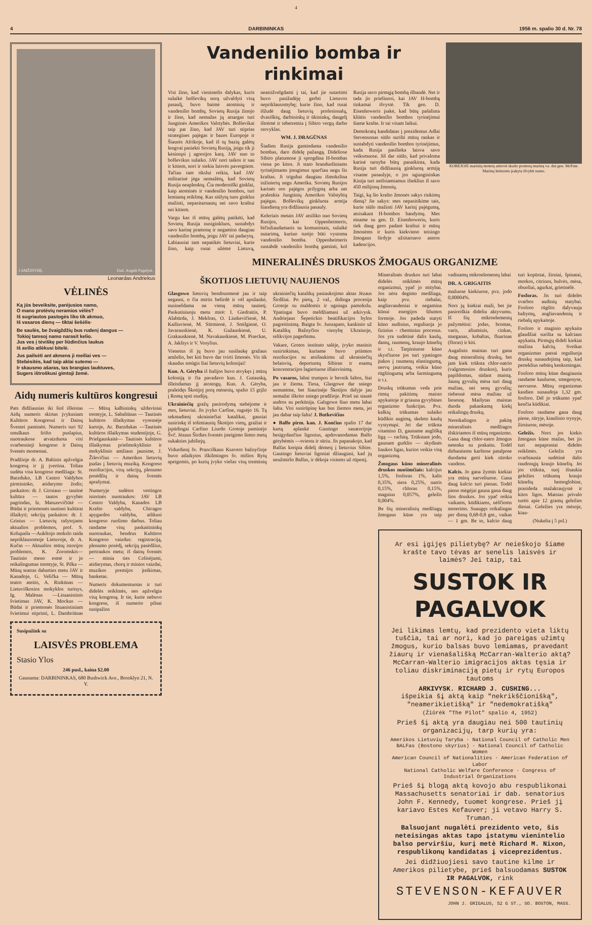4
4 DARBININKAS 1956 m. spalio 30 d. Nr. 78
I AMŽINYBĘ. Dail. Angelė Pagelytė.
Leonardas Andriekus
VĖLINĖS
Ką jūs beveiksite, parėjusios namo,
O mano protėvių neramios vėlės?
Iš sugriautos pastogės liko tik akmuo,
Iš vasaros dienų — tiktai šešėlis·
Be saulės, be žvaigždžių bus ruden­į dangus —
Tokioj tamsoj namo narasit kelio.
Jus ves į tėviškę per liūdinčius laukus
Iš avilio atlėkusi bitelė.
Jus pailsėti ant akmens ji meiliai ves —
Stebėsitės, kad taip aklai sutemo —
Ir skausmo ašaras, tas brangias lauktuves,
Sugers ištroškusi gimtoji žemė.
Aidų numeris kultūros kongresui
Pats didžiausias iki šiol išleistas Aidų numeris skirtas įvykusiam Kultūros Kongresui ir Dainų Šventei paminėti. Numeris turi 92 smulkaus šrifto puslapius, nuotraukose atvaizduota visi svarbesnieji kongreso ir Dainų šventės momentai.
Pradžioje dr. A. Baltinis apžvelgia kongresą ir jį įvertina. Toliau sudėta visa kongreso medžiaga: St. Barzduko, LB Centro Valdybos pirmininko, atidarymo žodis; paskaitos: dr. J. Girniaus — tautinė kultūra — tautos gyvybės pagrindas, Iz. Matuzevičiūtė — Būdai ir priemonės tautinei kultūrai išlaikyti; sekcijų paskaitos: dr. J. Grinius — Lietuvių rašytojams aktualios problemos, prof. S. Kolupaila —Aukštojo mokslo raida nepriklausomoje Lietuvoje, dr. A. Kučas — Aktualios mūsų istorijos problemos, K. Zoromskis— Tautinio meno esmė ir jo reikalingumas tremtyje, St. Pilka — Mūsų teatras dabarties metu JAV ir Kanadoje, G. Velička — Mūsų teatro ateitis, A. Rinkūnas — Lietuviškosios mokyklos turinys, Ig. Malėnas —Lituanistinis švietimas JAV, K. Mockus — Būdai ir priemonės lituanistiniam švietimui stiprinti, L. Dambriūnas — Mūsų kalbininkų uždaviniai tremtyje, L. Sabaliūnas — Tautinės kultūros išlaikymas vyresnėje kartoje, Ar. Barzdukas —Tautinės kultūros išlaikymas studentijoje, G. Prielgauskaitė— Tautinės kultūros išlaikymas priešmokyklinio ir mokyklinio amžiaus jaunime, J. Žilevičius — Amerikos lietuvių įnašas į lietuvių muziką. Kongreso rezoliucijos, visų sekcijų, plenumo posėdžių ir dainų šventės aprašymai.
Numeryje sudėtos vertingos istorinės nuotraukos: JAV LB Centro Valdyba, Kanados LB Krašto valdyba, Chicagos apygardos valdyba, atlikusi kongreso ruošimo darbus. Toliau randame visų paskaitininkų nuotraukas, bendrus Kultūros Kongreso vaizdus: registraciją, plenumo posėdį, sekcijų pasėdžius, pertraukos metu; iš dainų šventės — minia ties Colisėjumi, atidarymas, chorų ir minios vaizdai, muzikos premijos įteikimas, banketas.
Numeris dokumentuotas ir turi didelės reikšmės, nes apžvelgia visą kongresą. Ir tie, kurie nebuvo kongrese, iš numerio pilnai susipažins
Susipažink su
LAISVĖS PROBLEMA
Stasio Ylos
246 pusl., kaina $2.00
Gaunama: DARBININKAS, 680 Bushwick Ave., Brooklyn 21, N. Y.
Vandenilio bomba ir rinkimai
Visi žino, kad vienintelis dalykas, kuris sulaikė bolševikų norą užvaldyti visą pasaulį, buvo baimė atominių ir vandenilio bombų. Sovietų Rusija žinojo ir žino, kad nemažas jų atsargas turi Jungtinės Amerikos Valstybės. Bolševikai taip pat žino, kad JAV turi stiprias strategines pajėgas ir bazes Europoje ir Šiaurės Afrikoje, kad iš tų bazių galėtų lengvai pasiekti Sovietų Rusiją, jeigu tik ji kėsintųsi į agresijos karą. JAV nuo to bolševikus sulaiko. JAV nori taikos ir sau ir kitiem, nori ir siekia laisvės pavergtiem. Tačiau tam tikslui reikia, kad JAV militarinė jėga nemažėtų, kad Sovietų Rusija neaplenktų. Čia moderniški ginklai, kaip atominės ir vandenilio bombos, turi lemiamą reikšmę. Kas siūlytų tuos ginklus mažinti, nepasitarnautų nei savo kraštui nei kitiem.
Vargu kas iš mūsų galėtų patikėti, kad Sovietų Rusija nusiginkluos, sustabdys savo karinę pramonę ir negamins daugiau vandenilio bombų, jeigu JAV tai padarytų. Labiausiai tam nepatikės lietuviai, kurie žino, kaip rusai užėmė Lietuvą, neatsižvelgdami į tai, kad jie sutartimi buvo pasižadėję gerbti Lietuvos nepriklausomybę; kurie žino, kad rusai išžudė daug lietuvių profesionalų, dvasiškių, darbininkų ir ūkininkų, daugelį ištrėmė ir tebetremia į Sibiro vergų darbo stovyklas.
WM. J. DRAGŪNAS
Šiadien Rusija gamindama vandenilio bombas, daro didelę pažangą. Dideliose Sibiro platumose ji sprogdina H-bombas viena po kitos. Ji stato branduoliniams tyrinėjimams įrengimus sparčiau negu šis kraštas. Ji trigubai daugiau išmokslina inžinierių negu Amerika. Sovietų Rusijos karinės oro pajėgos prilygstą arba net pralenkia Jungtinių Amerikos Valstybių pajėgas. Bolševikų ginkluota armija šiandieną yra didžiausia pasauly.
Keleriais metais JAV atsiliko nuo Sovietų Rusijos, kai Oppenheimeris, bičiuliaudamasis su komunistais, sulaikė nutarimą, kuriuo turėjo būti vystoma vandenilio bomba. Oppenheimeris sustabdė vandenilio bombą gaminti, kol Rusija savo pirmąją bombą išbandė. Net ir tada jis priešinosi, kai JAV H-bombą tinkamai išvystė. Tik gen. D. Eisenhoweris įsakė, kad būtų pašalinta kliūtis vandenilio bombos tyrinėjimui šiame krašte. Ir tai visam laikui.
Demokratų kandidatas į prezidentus Adlai Stevensonas siūlo surišti mūsų rankas ir sustabdyti vandenilio bombos tyrinėjimus, kada Rusija pasilieka laisva savo veiksmuose. Jiš dar siūlo, kad privaloma karinė tarnyba būtų panaikinta, kada Rusija turi didžiausią ginkluotą armiją visame pasaulyje, o jos sąjungininkas Kinija turi neišsiamiamus išteklius iš savo 450 milijonų žmonių.
Taigi, ką šio krašto žmonės sakys rinkimų dieną? Jie sakys: mes nepasitikime tais, kurie siūlo mažinti JAV karinį pajėgumą, atsisakant H-bombos bandymų. Mes einame su gen. D. Eisenhoweriu, kuris tiek daug gero padarė kraštui ir mūsų žmonėms ir kuris kiekvieno teisingo žmogaus širdyje užsitarnavo antros kadencijos.
KORĖJOJE marinių moterų atstovė skaito protestą marinų va. dui gen. McPate. Marinų šeimoms įsakyta išvykti namo.
MINERALINĖS DRUSKOS ŽMOGAUS ORGANIZME
ŠKOTIJOS LIETUVIŲ NAUJIENOS
Glasgowo lietuvių bendruomenė jau ir taip negausi, o čia mirtis beširdė ir vėl apsilankė, nusinešdama ne vieną mūsų tautietį. Paskutiniuoju metu mirė: I. Giedraitis, P. Alabūrda, J. Mekšras, O. Liutkevičienė, M. Kailiuvienė, M. Sūrmienė, J. Smilgienė, O. Javarauskienė, K. Gužauskienė, U. Grakauskienė, M. Navakauskienė, M. Piseckas, A. Jakštys ir V. Vosylius.
Vienetus iš jų buvo jau susilaukę gražaus amželio, bet kiti buvo dar tvirti žmonės. Vis tik skaudus smūgis šiai lietuvių kolonijai!
Kun. A. Gėryba iš Italijos buvo atvykęs į mūsų koloniją ir čia pavadavo kun. J. Gutauską, išleisdamas jį atostogų. Kun. A. Gėryba, praleidęs Škotijoj porą mėnesių, spalio 15 grįžo į Romą tęsti studijų.
Ukrainiečių gražų pasirodymą stebėjome ir mes, lietuviai. Jis įvyko Carfine, rugsėjo 16. Tą sekmadienį ukrainiečiai katalikai, gausiai susirinkę iš tolimiausių Škotijos vietų, gražiai ir įspūdingai Carfino Liurdo Grotoje paminėjo Švč. Jėzaus Širdies šventės įsteigimo šimto metų sukakties jubiliejų.
Vidurdienį šv. Pranciškaus Ksavero bažnyčioje buvo atlaikytos iškilmingos šv. mišios Rytų apeigomis, po kurių įvyko viešas visų tremtinių ukrainiečių katalikų pasiaukojimo aktas Jėzaus Širdžiai. Po pietų, 2 val., didinga procesija Grotoje su maldomis ir ugningu pamokslu. Ypatingai buvo meldžiamasi už arkivysk. Andriejaus Šepetickio beatifikacijos bylos pagreitinimą. Baigta šv. Juozapato, kankinio už Katalikų Bažnyčios vienybę Ukrainoje, relikvijos pagerbimu.
Vakare, Grotos instituto salėje, įvyko masinis susirinkimas, kuriame buvo priimtos rezoliucijos su atsišaukimu už ukrainiečių belaisvių, deportuotų Sibiran ir esamų koncentracijos lagieriuose išlaisvinimą.
Po vasaros, labai trumpos ir beveik šaltos, štai jau ir žiema. Tiesa, Glasgowe dar sniego nematėme, bet šiaurinėje Škotijos dalyje jau nemažai iškrito sniego pradžioje. Prieš tai siautė audros su perkūnija. Galsgowe šiuo metu labai šalta. Visi susirūpinę kas bus žiemos metu, jei jau dabar taip šalta! J. Butkevičius
● Balfo pirm. kan. J. Končius spalio 17 dar kartą aplankė Gautingo sanatorijoje besigydančius ligonius, apdovanodamas Balfo gėrybėmis —sviestu ir sūriu. Jis papasakojo, kad Balfas kreipia didelį dėmesį į lietuvius Sibire. Gautingo lietuviai ligoniai džiaugiasi, kad jų neužmiršo Balfas, ir dėkoja visiems už rūpestį.
Mineralinės druskos turi labai didelės reikšmės mūsų organizmui, ypač jo mitybai. Jos nėra degimo medžiaga, kaip pvz. riebalai, angliavandeniai ir negamina kūnui energijos šilumos formoje. Jos padeda statyti kūno audinius, reguliuoja jo fizinius - cheminius procesus. Jos yra sudėtinė dalis kaulų, dantų, raumenų, kraujo kūnelių ir t.t. Tarpiniuose kūno skysčiuose jos turi ypatingos įtakos į raumenų elastingumą, nervų jautrumą, veikia kūno rūgštingumą arba šarmingumą ir t.t.
Druskų trūkumas veda prie rimtų pakitimų maisto apykaitoje ir griauna gyvybines organizmo funkcijas. Pvz. kalkių trūkumas sulaiko kūdikio augimą, skeleto kaulų vystymąsi. Jei dar trūksta vitamino D, gauname anglišką ligą — rachitą. Trūkstant jodo, gaunam gurklio — skydinės liaukos ligas, kurios veikia visą organizmą.
Žmogaus kūno mineralinės druskos nuošimčiais: kalcijus 1,5%, fosforas 1%, kalis 0,35%, siera 0,25%, natris 0,15%, chloras 0,15%, magnius 0,057%, geležis 0,004%.
Be šių mineralinių medžiagų žmogaus kūne yra taip vadinamų mikroelementų labai
DR. A. GRIGAITIS
mažuose kiekiuose, pvz. jodo 0,00004%.
Nors jų kiekiai maži, bet jie pasireiškia dideliu aktyvumu. Iš šių mikroelementų pažymėtini: jodas, bromas, varis, aliuminis, cinkas, marganas, kobaltas, fluarinas (floras) ir kiti.
Augalinis maistas turi gana daug mineralinių druskų, bet jam kiek trūksta chlor-natrio (valgomosios druskos), kuris papildomas, sūdant maistą. Jaunų gyvulių mėsa turi daug mažiau, nei senų gyvulių; riebesnė mėsa mažiau už liesesnę. Maišytas maistas duoda pakankamą kiekį reikalingų druskų.
Nereikalingos ir pakitę mineralinės medžiagos išskiriamos iš mūsų organizmo. Gana daug chlor-natro žmogus netenka su prakaitu. Todėl dirbantiems karštose patalpose duodama gerti kiek sūroko vandens.
Kalcis. Jo gana žymūs kiekiai yra mūsų narveliuose. Gana daug kalcio turi pienas. Todėl pieno mėgėjai gauna gana daug šios druskos. Jos ypač reikia vaikams, kūdikiams, nėščioms moterims. Suaugęs reikalingas per dieną 0,68-0,8 gm., vaikas — 1 gm. Be to, kalcio daug turi kopūstai, žirniai, špinatai, morkos, citrinos, bulvės, mėsa, obuoliai, agurkai, grietinėlė.
Fosforas. Jis turi didelės svarbos audinių statybai. Fosforo rūgštis dalyvauja baltymų, angliavandenių ir riebalų apykaitoje.
Fosforo ir maginio apykaita glaudžiai surišta su kalciaus apykaita. Pirmųjų dideli kiekiai mažina kalcių. Sveikas organizmas patsai reguliuoja druskų sunaudojimą taip, kad perteklius nebūtų kenksmingas.
Fosforo mūsų kūne daugiausia randame kauluose, smegenyse, nervuose. Mūsų organizmas kasdien sunaudoja 1,32 gm. fosforo. Dėl jo trūkumo ypač kenčia kūdikiai.
Fosforo randame gana daug piene, sūryje, kiaušinio trynyje, žirniuose, mėsoje.
Geležis. Nors jos kiekis žmogaus kūne mažas, bet jis turi nepaprastai didelės reikšmės. Geležis yra svarbiausia sudėtinė dalis raudonųjų kraujo kūnelių. Jei jos trūksta, tuoj išsaukia geležies trūkumą kraujo kūnelių hemoglobine, prasideda mažakraujystė ir kitos ligos. Maistas privalo turėti apie 12 gramų geležies dienai. Geležies yra mėsoje, kiau-
(Nukelta į 5 psl.)
Ar esi įgijęs pilietybę? Ar neieškojo šiame krašte tavo tėvas ar senelis laisvės ir laimės? Jei taip, tai
SUSTOK IR PAGALVOK
Jei likimas lemtų, kad prezidento vieta liktų tuščia, tai ar nori, kad jo pareigas užimtų žmogus, kurio balsas buvo lemiamas, pravedant žiaurų ir vienašališką McCarran-Walterio aktą?
McCarran-Walterio imigracijos aktas tęsia ir toliau diskriminaciją pietų ir rytų Europos tautoms
ARKIVYSK. RICHARD J. CUSHING...
išpeikia šį aktą kaip "nekrikščionišką", "neamerikietišką" ir "nedemokratišką"
(Žiūrėk "The Pilot" spalio 4, 1952)
Prieš šį aktą yra daugiau nei 500 tautinių organizacijų, tarp kurių yra:
Amerikos Lietuvių Taryba · National Council of Catholic Men
BALFas (Bostono skyrius) · National Council of Catholic Women
American Council of Nationalities · American Federation of Labor
National Catholic Welfare Conference · Congress of Industrial Organizations
Prieš šį blogą aktą kovojo abu respublikonai Massachusetts senatoriai ir dab. senatorius John F. Kennedy, tuomet kongrese. Prieš jį kariavo Estes Kefauver; ji vetavo Harry S. Truman.
Balsuojant nugalėti prezidento veto, šis neteisingas aktas tapo įstatymu vienintelio balso perviršiu, kurį metė Richard M. Nixon, respublikonų kandidatas į viceprezidentus.
Jei didžiuojiesi savo tautine kilme ir Amerikos pilietybe, prieš balsuodamas SUSTOK IR PAGALVOK, rink
STEVENSON-KEFAUVER
JOHN J. GRIGALUS, 52 G ST., SO. BOSTON, MASS.